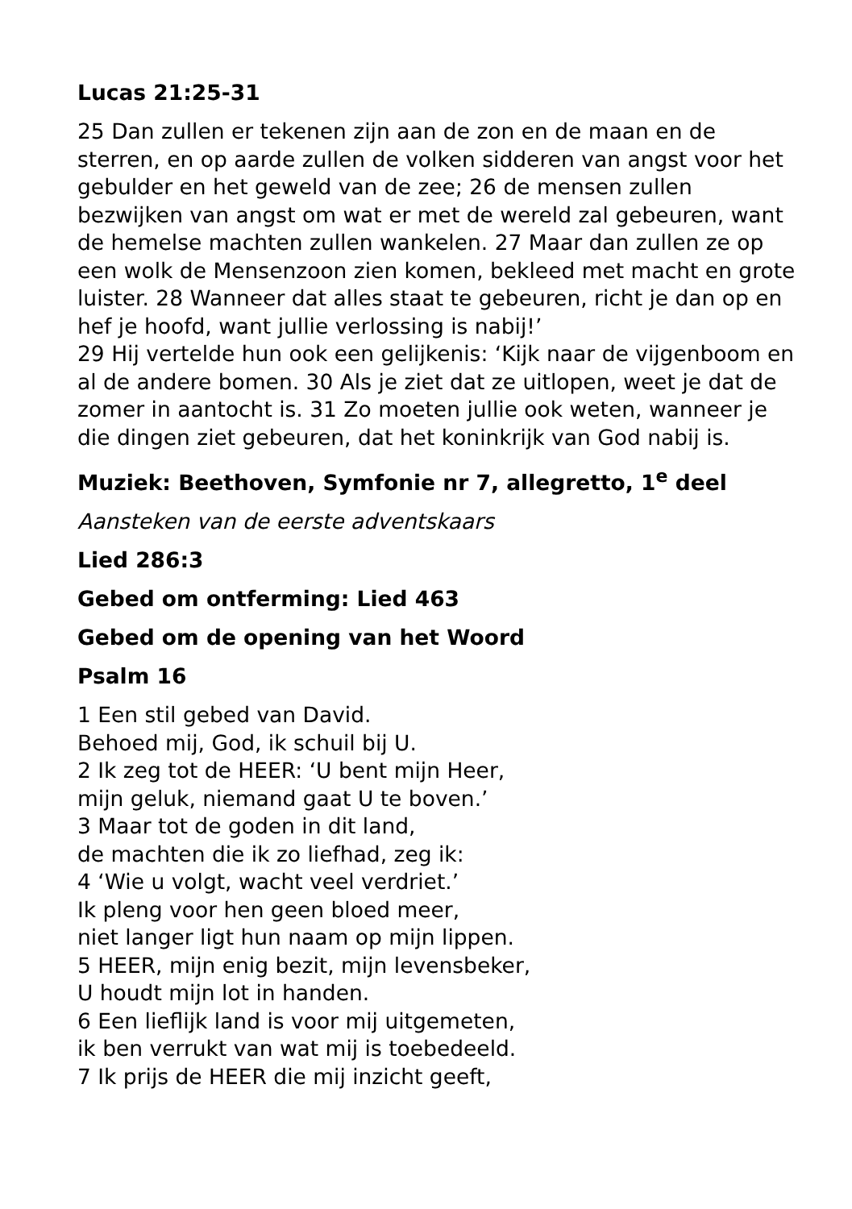Lucas 21:25-31
25 Dan zullen er tekenen zijn aan de zon en de maan en de sterren, en op aarde zullen de volken sidderen van angst voor het gebulder en het geweld van de zee; 26 de mensen zullen bezwijken van angst om wat er met de wereld zal gebeuren, want de hemelse machten zullen wankelen. 27 Maar dan zullen ze op een wolk de Mensenzoon zien komen, bekleed met macht en grote luister. 28 Wanneer dat alles staat te gebeuren, richt je dan op en hef je hoofd, want jullie verlossing is nabij!’
29 Hij vertelde hun ook een gelijkenis: ‘Kijk naar de vijgenboom en al de andere bomen. 30 Als je ziet dat ze uitlopen, weet je dat de zomer in aantocht is. 31 Zo moeten jullie ook weten, wanneer je die dingen ziet gebeuren, dat het koninkrijk van God nabij is.
Muziek: Beethoven, Symfonie nr 7, allegretto, 1<sup>e</sup> deel
Aansteken van de eerste adventskaars
Lied 286:3
Gebed om ontferming: Lied 463
Gebed om de opening van het Woord
Psalm 16
1 Een stil gebed van David.
Behoed mij, God, ik schuil bij U.
2 Ik zeg tot de HEER: ‘U bent mijn Heer,
mijn geluk, niemand gaat U te boven.’
3 Maar tot de goden in dit land,
de machten die ik zo liefhad, zeg ik:
4 ‘Wie u volgt, wacht veel verdriet.’
Ik pleng voor hen geen bloed meer,
niet langer ligt hun naam op mijn lippen.
5 HEER, mijn enig bezit, mijn levensbeker,
U houdt mijn lot in handen.
6 Een lieflijk land is voor mij uitgemeten,
ik ben verrukt van wat mij is toebedeeld.
7 Ik prijs de HEER die mij inzicht geeft,